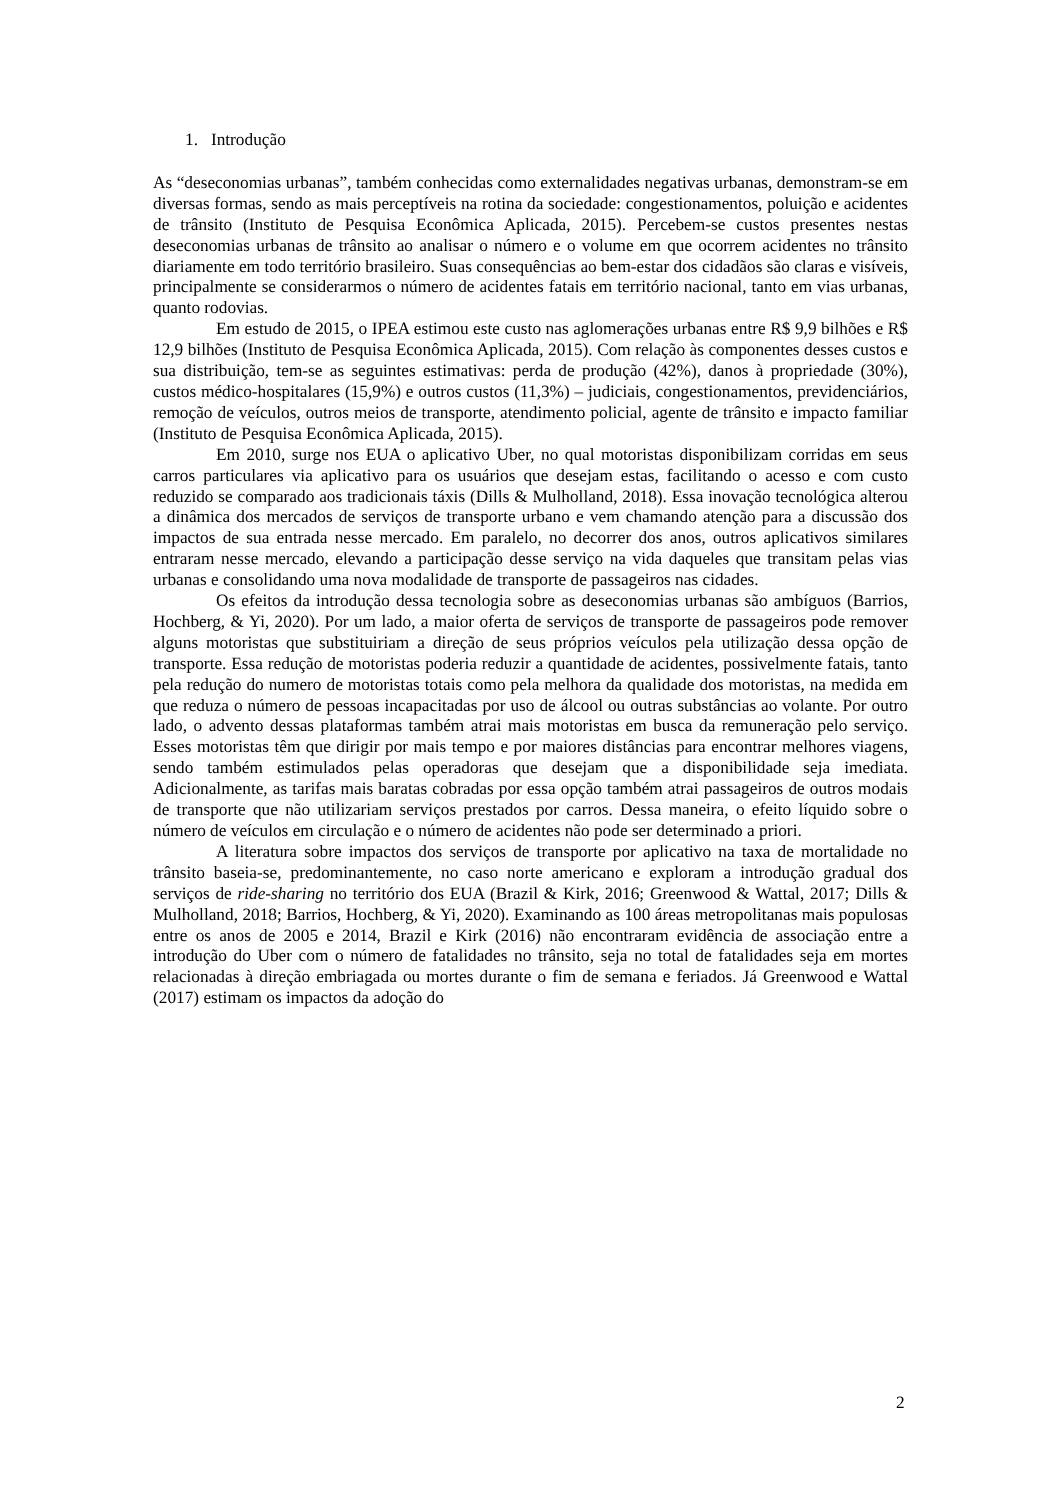1. Introdução
As “deseconomias urbanas”, também conhecidas como externalidades negativas urbanas, demonstram-se em diversas formas, sendo as mais perceptíveis na rotina da sociedade: congestionamentos, poluição e acidentes de trânsito (Instituto de Pesquisa Econômica Aplicada, 2015). Percebem-se custos presentes nestas deseconomias urbanas de trânsito ao analisar o número e o volume em que ocorrem acidentes no trânsito diariamente em todo território brasileiro. Suas consequências ao bem-estar dos cidadãos são claras e visíveis, principalmente se considerarmos o número de acidentes fatais em território nacional, tanto em vias urbanas, quanto rodovias.
Em estudo de 2015, o IPEA estimou este custo nas aglomerações urbanas entre R$ 9,9 bilhões e R$ 12,9 bilhões (Instituto de Pesquisa Econômica Aplicada, 2015). Com relação às componentes desses custos e sua distribuição, tem-se as seguintes estimativas: perda de produção (42%), danos à propriedade (30%), custos médico-hospitalares (15,9%) e outros custos (11,3%) – judiciais, congestionamentos, previdenciários, remoção de veículos, outros meios de transporte, atendimento policial, agente de trânsito e impacto familiar (Instituto de Pesquisa Econômica Aplicada, 2015).
Em 2010, surge nos EUA o aplicativo Uber, no qual motoristas disponibilizam corridas em seus carros particulares via aplicativo para os usuários que desejam estas, facilitando o acesso e com custo reduzido se comparado aos tradicionais táxis (Dills & Mulholland, 2018). Essa inovação tecnológica alterou a dinâmica dos mercados de serviços de transporte urbano e vem chamando atenção para a discussão dos impactos de sua entrada nesse mercado. Em paralelo, no decorrer dos anos, outros aplicativos similares entraram nesse mercado, elevando a participação desse serviço na vida daqueles que transitam pelas vias urbanas e consolidando uma nova modalidade de transporte de passageiros nas cidades.
Os efeitos da introdução dessa tecnologia sobre as deseconomias urbanas são ambíguos (Barrios, Hochberg, & Yi, 2020). Por um lado, a maior oferta de serviços de transporte de passageiros pode remover alguns motoristas que substituiriam a direção de seus próprios veículos pela utilização dessa opção de transporte. Essa redução de motoristas poderia reduzir a quantidade de acidentes, possivelmente fatais, tanto pela redução do numero de motoristas totais como pela melhora da qualidade dos motoristas, na medida em que reduza o número de pessoas incapacitadas por uso de álcool ou outras substâncias ao volante. Por outro lado, o advento dessas plataformas também atrai mais motoristas em busca da remuneração pelo serviço. Esses motoristas têm que dirigir por mais tempo e por maiores distâncias para encontrar melhores viagens, sendo também estimulados pelas operadoras que desejam que a disponibilidade seja imediata. Adicionalmente, as tarifas mais baratas cobradas por essa opção também atrai passageiros de outros modais de transporte que não utilizariam serviços prestados por carros. Dessa maneira, o efeito líquido sobre o número de veículos em circulação e o número de acidentes não pode ser determinado a priori.
A literatura sobre impactos dos serviços de transporte por aplicativo na taxa de mortalidade no trânsito baseia-se, predominantemente, no caso norte americano e exploram a introdução gradual dos serviços de ride-sharing no território dos EUA (Brazil & Kirk, 2016; Greenwood & Wattal, 2017; Dills & Mulholland, 2018; Barrios, Hochberg, & Yi, 2020). Examinando as 100 áreas metropolitanas mais populosas entre os anos de 2005 e 2014, Brazil e Kirk (2016) não encontraram evidência de associação entre a introdução do Uber com o número de fatalidades no trânsito, seja no total de fatalidades seja em mortes relacionadas à direção embriagada ou mortes durante o fim de semana e feriados. Já Greenwood e Wattal (2017) estimam os impactos da adoção do
2